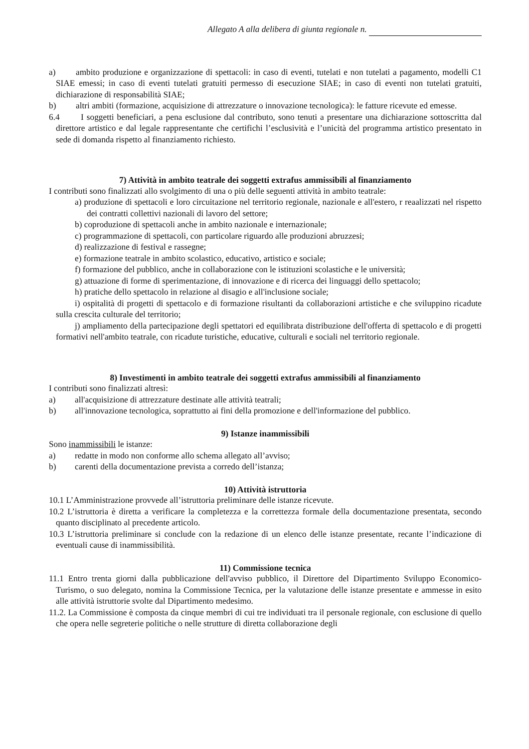Allegato A alla delibera di giunta regionale n.
a) ambito produzione e organizzazione di spettacoli: in caso di eventi, tutelati e non tutelati a pagamento, modelli C1 SIAE emessi; in caso di eventi tutelati gratuiti permesso di esecuzione SIAE; in caso di eventi non tutelati gratuiti, dichiarazione di responsabilità SIAE;
b) altri ambiti (formazione, acquisizione di attrezzature o innovazione tecnologica): le fatture ricevute ed emesse.
6.4 I soggetti beneficiari, a pena esclusione dal contributo, sono tenuti a presentare una dichiarazione sottoscritta dal direttore artistico e dal legale rappresentante che certifichi l’esclusività e l’unicità del programma artistico presentato in sede di domanda rispetto al finanziamento richiesto.
7) Attività in ambito teatrale dei soggetti extrafus ammissibili al finanziamento
I contributi sono finalizzati allo svolgimento di una o più delle seguenti attività in ambito teatrale:
a) produzione di spettacoli e loro circuitazione nel territorio regionale, nazionale e all'estero, r reaalizzati nel rispetto dei contratti collettivi nazionali di lavoro del settore;
b) coproduzione di spettacoli anche in ambito nazionale e internazionale;
c) programmazione di spettacoli, con particolare riguardo alle produzioni abruzzesi;
d) realizzazione di festival e rassegne;
e) formazione teatrale in ambito scolastico, educativo, artistico e sociale;
f) formazione del pubblico, anche in collaborazione con le istituzioni scolastiche e le università;
g) attuazione di forme di sperimentazione, di innovazione e di ricerca dei linguaggi dello spettacolo;
h) pratiche dello spettacolo in relazione al disagio e all'inclusione sociale;
i) ospitalità di progetti di spettacolo e di formazione risultanti da collaborazioni artistiche e che sviluppino ricadute sulla crescita culturale del territorio;
j) ampliamento della partecipazione degli spettatori ed equilibrata distribuzione dell'offerta di spettacolo e di progetti formativi nell'ambito teatrale, con ricadute turistiche, educative, culturali e sociali nel territorio regionale.
8) Investimenti in ambito teatrale dei soggetti extrafus ammissibili al finanziamento
I contributi sono finalizzati altresì:
a) all'acquisizione di attrezzature destinate alle attività teatrali;
b) all'innovazione tecnologica, soprattutto ai fini della promozione e dell'informazione del pubblico.
9) Istanze inammissibili
Sono inammissibili le istanze:
a) redatte in modo non conforme allo schema allegato all’avviso;
b) carenti della documentazione prevista a corredo dell’istanza;
10) Attività istruttoria
10.1 L’Amministrazione provvede all’istruttoria preliminare delle istanze ricevute.
10.2 L’istruttoria è diretta a verificare la completezza e la correttezza formale della documentazione presentata, secondo quanto disciplinato al precedente articolo.
10.3 L’istruttoria preliminare si conclude con la redazione di un elenco delle istanze presentate, recante l’indicazione di eventuali cause di inammissibilità.
11) Commissione tecnica
11.1 Entro trenta giorni dalla pubblicazione dell'avviso pubblico, il Direttore del Dipartimento Sviluppo Economico-Turismo, o suo delegato, nomina la Commissione Tecnica, per la valutazione delle istanze presentate e ammesse in esito alle attività istruttorie svolte dal Dipartimento medesimo.
11.2. La Commissione è composta da cinque membri di cui tre individuati tra il personale regionale, con esclusione di quello che opera nelle segreterie politiche o nelle strutture di diretta collaborazione degli